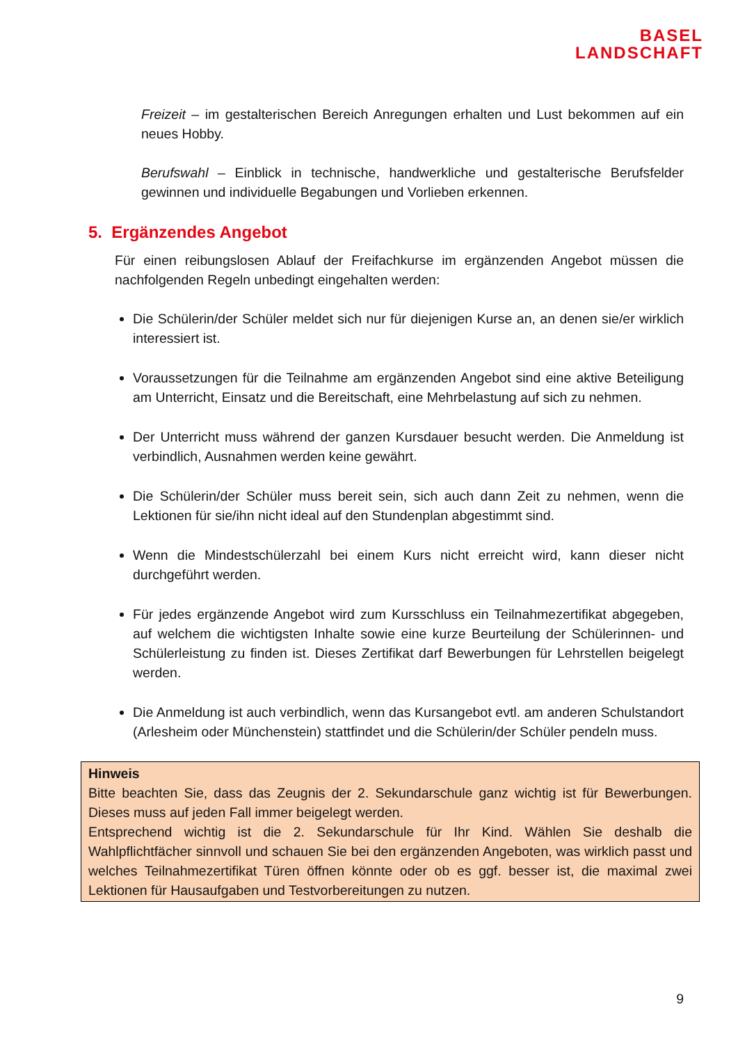BASEL
LANDSCHAFT
Freizeit – im gestalterischen Bereich Anregungen erhalten und Lust bekommen auf ein neues Hobby.
Berufswahl – Einblick in technische, handwerkliche und gestalterische Berufsfelder gewinnen und individuelle Begabungen und Vorlieben erkennen.
5. Ergänzendes Angebot
Für einen reibungslosen Ablauf der Freifachkurse im ergänzenden Angebot müssen die nachfolgenden Regeln unbedingt eingehalten werden:
Die Schülerin/der Schüler meldet sich nur für diejenigen Kurse an, an denen sie/er wirklich interessiert ist.
Voraussetzungen für die Teilnahme am ergänzenden Angebot sind eine aktive Beteiligung am Unterricht, Einsatz und die Bereitschaft, eine Mehrbelastung auf sich zu nehmen.
Der Unterricht muss während der ganzen Kursdauer besucht werden. Die Anmeldung ist verbindlich, Ausnahmen werden keine gewährt.
Die Schülerin/der Schüler muss bereit sein, sich auch dann Zeit zu nehmen, wenn die Lektionen für sie/ihn nicht ideal auf den Stundenplan abgestimmt sind.
Wenn die Mindestschülerzahl bei einem Kurs nicht erreicht wird, kann dieser nicht durchgeführt werden.
Für jedes ergänzende Angebot wird zum Kursschluss ein Teilnahmezertifikat abgegeben, auf welchem die wichtigsten Inhalte sowie eine kurze Beurteilung der Schülerinnen- und Schülerleistung zu finden ist. Dieses Zertifikat darf Bewerbungen für Lehrstellen beigelegt werden.
Die Anmeldung ist auch verbindlich, wenn das Kursangebot evtl. am anderen Schulstandort (Arlesheim oder Münchenstein) stattfindet und die Schülerin/der Schüler pendeln muss.
Hinweis
Bitte beachten Sie, dass das Zeugnis der 2. Sekundarschule ganz wichtig ist für Bewerbungen. Dieses muss auf jeden Fall immer beigelegt werden.
Entsprechend wichtig ist die 2. Sekundarschule für Ihr Kind. Wählen Sie deshalb die Wahlpflichtfächer sinnvoll und schauen Sie bei den ergänzenden Angeboten, was wirklich passt und welches Teilnahmezertifikat Türen öffnen könnte oder ob es ggf. besser ist, die maximal zwei Lektionen für Hausaufgaben und Testvorbereitungen zu nutzen.
9